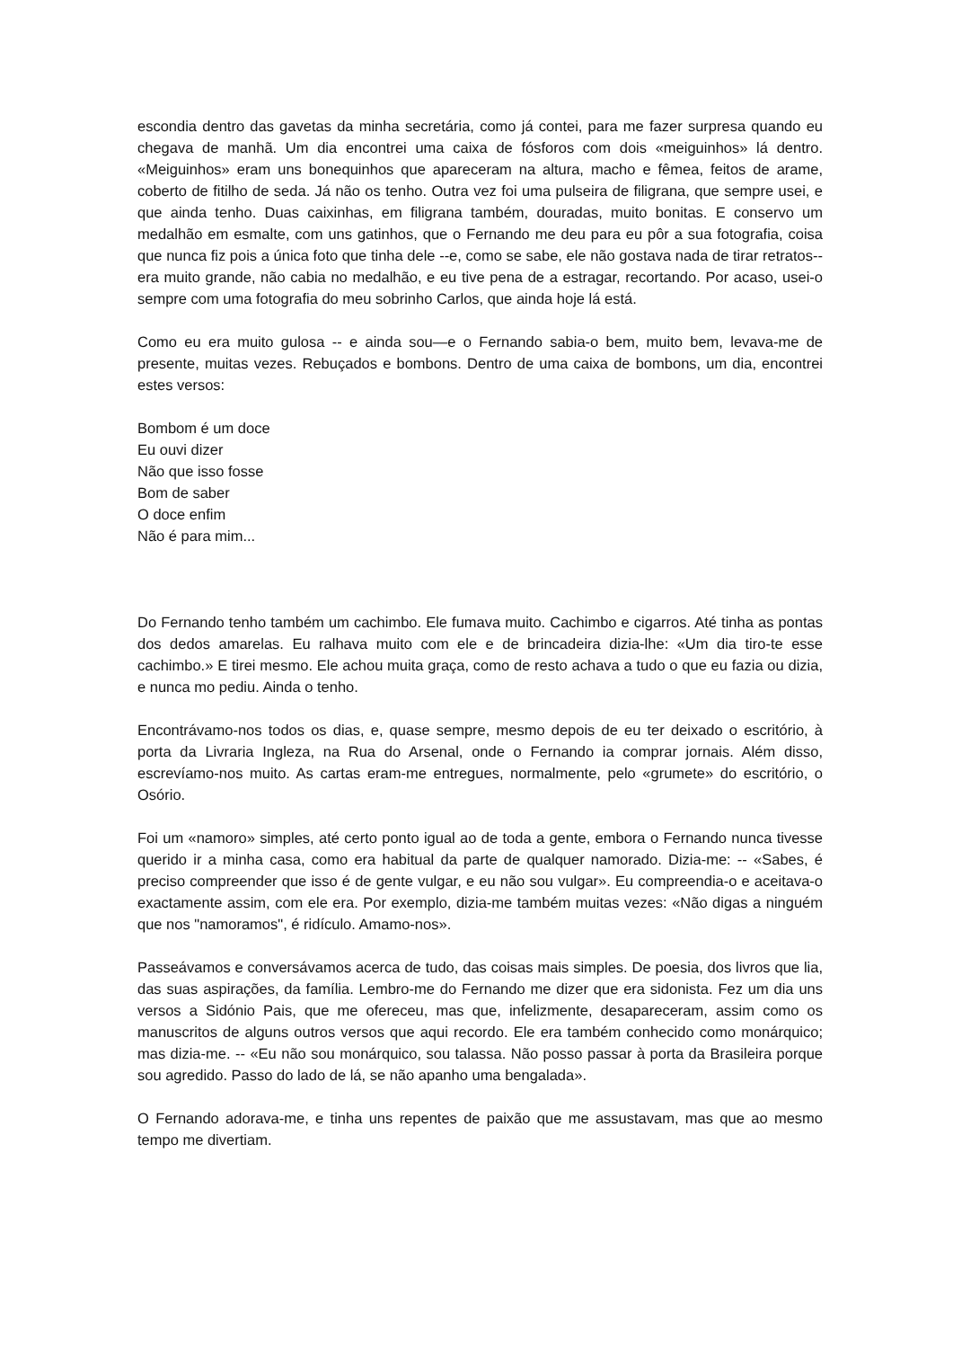escondia dentro das gavetas da minha secretária, como já contei, para me fazer surpresa quando eu chegava de manhã. Um dia encontrei uma caixa de fósforos com dois «meiguinhos» lá dentro. «Meiguinhos» eram uns bonequinhos que apareceram na altura, macho e fêmea, feitos de arame, coberto de fitilho de seda. Já não os tenho. Outra vez foi uma pulseira de filigrana, que sempre usei, e que ainda tenho. Duas caixinhas, em filigrana também, douradas, muito bonitas. E conservo um medalhão em esmalte, com uns gatinhos, que o Fernando me deu para eu pôr a sua fotografia, coisa que nunca fiz pois a única foto que tinha dele --e, como se sabe, ele não gostava nada de tirar retratos-- era muito grande, não cabia no medalhão, e eu tive pena de a estragar, recortando. Por acaso, usei-o sempre com uma fotografia do meu sobrinho Carlos, que ainda hoje lá está.
Como eu era muito gulosa -- e ainda sou—e o Fernando sabia-o bem, muito bem, levava-me de presente, muitas vezes. Rebuçados e bombons. Dentro de uma caixa de bombons, um dia, encontrei estes versos:
Bombom é um doce
Eu ouvi dizer
Não que isso fosse
Bom de saber
O doce enfim
Não é para mim...
Do Fernando tenho também um cachimbo. Ele fumava muito. Cachimbo e cigarros. Até tinha as pontas dos dedos amarelas. Eu ralhava muito com ele e de brincadeira dizia-lhe: «Um dia tiro-te esse cachimbo.» E tirei mesmo. Ele achou muita graça, como de resto achava a tudo o que eu fazia ou dizia, e nunca mo pediu. Ainda o tenho.
Encontrávamo-nos todos os dias, e, quase sempre, mesmo depois de eu ter deixado o escritório, à porta da Livraria Ingleza, na Rua do Arsenal, onde o Fernando ia comprar jornais. Além disso, escrevíamo-nos muito. As cartas eram-me entregues, normalmente, pelo «grumete» do escritório, o Osório.
Foi um «namoro» simples, até certo ponto igual ao de toda a gente, embora o Fernando nunca tivesse querido ir a minha casa, como era habitual da parte de qualquer namorado. Dizia-me: -- «Sabes, é preciso compreender que isso é de gente vulgar, e eu não sou vulgar». Eu compreendia-o e aceitava-o exactamente assim, com ele era. Por exemplo, dizia-me também muitas vezes: «Não digas a ninguém que nos "namoramos", é ridículo. Amamo-nos».
Passeávamos e conversávamos acerca de tudo, das coisas mais simples. De poesia, dos livros que lia, das suas aspirações, da família. Lembro-me do Fernando me dizer que era sidonista. Fez um dia uns versos a Sidónio Pais, que me ofereceu, mas que, infelizmente, desapareceram, assim como os manuscritos de alguns outros versos que aqui recordo. Ele era também conhecido como monárquico; mas dizia-me. -- «Eu não sou monárquico, sou talassa. Não posso passar à porta da Brasileira porque sou agredido. Passo do lado de lá, se não apanho uma bengalada».
O Fernando adorava-me, e tinha uns repentes de paixão que me assustavam, mas que ao mesmo tempo me divertiam.